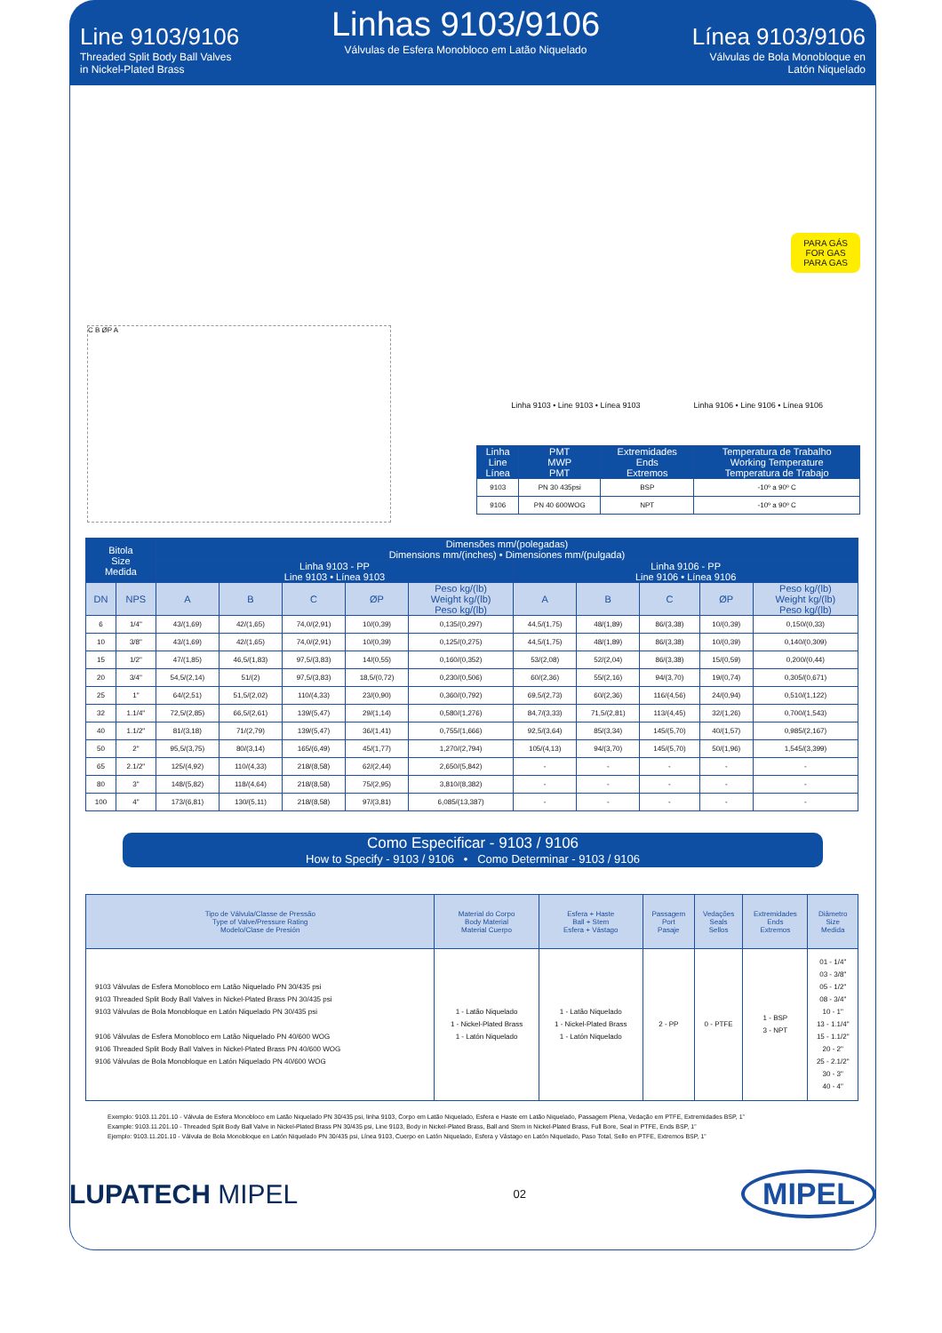Line 9103/9106
Threaded Split Body Ball Valves
in Nickel-Plated Brass
Linhas 9103/9106
Válvulas de Esfera Monobloco em Latão Niquelado
Línea 9103/9106
Válvulas de Bola Monobloque en
Latón Niquelado
PARA GÁS
FOR GAS
PARA GAS
C B ØP A
Linha 9103 • Line 9103 • Línea 9103 Linha 9106 • Line 9106 • Línea 9106
| Linha Line Línea | PMT MWP PMT | Extremidades Ends Extremos | Temperatura de Trabalho Working Temperature Temperatura de Trabajo |
| --- | --- | --- | --- |
| 9103 | PN 30 435psi | BSP | -10º a 90º C |
| 9106 | PN 40 600WOG | NPT | -10º a 90º C |
| Bitola Size Medida | | Dimensões mm/(polegadas) Dimensions mm/(inches) • Dimensiones mm/(pulgada) | | | | | | | | | |
| --- | --- | --- | --- | --- | --- | --- | --- | --- | --- | --- | --- |
| | | Linha 9103 - PP Line 9103 • Línea 9103 | | | | | Linha 9106 - PP Line 9106 • Línea 9106 | | | | |
| | | A | B | C | ØP | Peso kg/(lb) Weight kg/(lb) Peso kg/(lb) | A | B | C | ØP | Peso kg/(lb) Weight kg/(lb) Peso kg/(lb) |
| DN | NPS | | | | | | | | | | |
| 6 | 1/4" | 43/(1,69) | 42/(1,65) | 74,0/(2,91) | 10/(0,39) | 0,135/(0,297) | 44,5/(1,75) | 48/(1,89) | 86/(3,38) | 10/(0,39) | 0,150/(0,33) |
| 10 | 3/8" | 43/(1,69) | 42/(1,65) | 74,0/(2,91) | 10/(0,39) | 0,125/(0,275) | 44,5/(1,75) | 48/(1,89) | 86/(3,38) | 10/(0,39) | 0,140/(0,309) |
| 15 | 1/2" | 47/(1,85) | 46,5/(1,83) | 97,5/(3,83) | 14/(0,55) | 0,160/(0,352) | 53/(2,08) | 52/(2,04) | 86/(3,38) | 15/(0,59) | 0,200/(0,44) |
| 20 | 3/4" | 54,5/(2,14) | 51/(2) | 97,5/(3,83) | 18,5/(0,72) | 0,230/(0,506) | 60/(2,36) | 55/(2,16) | 94/(3,70) | 19/(0,74) | 0,305/(0,671) |
| 25 | 1" | 64/(2,51) | 51,5/(2,02) | 110/(4,33) | 23/(0,90) | 0,360/(0,792) | 69,5/(2,73) | 60/(2,36) | 116/(4,56) | 24/(0,94) | 0,510/(1,122) |
| 32 | 1.1/4" | 72,5/(2,85) | 66,5/(2,61) | 139/(5,47) | 29/(1,14) | 0,580/(1,276) | 84,7/(3,33) | 71,5/(2,81) | 113/(4,45) | 32/(1,26) | 0,700/(1,543) |
| 40 | 1.1/2" | 81/(3,18) | 71/(2,79) | 139/(5,47) | 36/(1,41) | 0,755/(1,666) | 92,5/(3,64) | 85/(3,34) | 145/(5,70) | 40/(1,57) | 0,985/(2,167) |
| 50 | 2" | 95,5/(3,75) | 80/(3,14) | 165/(6,49) | 45/(1,77) | 1,270/(2,794) | 105/(4,13) | 94/(3,70) | 145/(5,70) | 50/(1,96) | 1,545/(3,399) |
| 65 | 2.1/2" | 125/(4,92) | 110/(4,33) | 218/(8,58) | 62/(2,44) | 2,650/(5,842) | - | - | - | - | - |
| 80 | 3" | 148/(5,82) | 118/(4,64) | 218/(8,58) | 75/(2,95) | 3,810/(8,382) | - | - | - | - | - |
| 100 | 4" | 173/(6,81) | 130/(5,11) | 218/(8,58) | 97/(3,81) | 6,085/(13,387) | - | - | - | - | - |
Como Especificar - 9103 / 9106
How to Specify - 9103 / 9106 • Como Determinar - 9103 / 9106
| Tipo de Válvula/Classe de Pressão Type of Valve/Pressure Rating Modelo/Clase de Presión | Material do Corpo Body Material Material Cuerpo | Esfera + Haste Ball + Stem Esfera + Vástago | Passagem Port Pasaje | Vedações Seals Sellos | Extremidades Ends Extremos | Diâmetro Size Medida |
| --- | --- | --- | --- | --- | --- | --- |
| 9103 Válvulas de Esfera Monobloco em Latão Niquelado PN 30/435 psi 9103 Threaded Split Body Ball Valves in Nickel-Plated Brass PN 30/435 psi 9103 Válvulas de Bola Monobloque en Latón Niquelado PN 30/435 psi 9106 Válvulas de Esfera Monobloco em Latão Niquelado PN 40/600 WOG 9106 Threaded Split Body Ball Valves in Nickel-Plated Brass PN 40/600 WOG 9106 Válvulas de Bola Monobloque en Latón Niquelado PN 40/600 WOG | 1 - Latão Niquelado 1 - Nickel-Plated Brass 1 - Latón Niquelado | 1 - Latão Niquelado 1 - Nickel-Plated Brass 1 - Latón Niquelado | 2 - PP | 0 - PTFE | 1 - BSP 3 - NPT | 01 - 1/4" 03 - 3/8" 05 - 1/2" 08 - 3/4" 10 - 1" 13 - 1.1/4" 15 - 1.1/2" 20 - 2" 25 - 2.1/2" 30 - 3" 40 - 4" |
Exemplo: 9103.11.201.10 - Válvula de Esfera Monobloco em Latão Niquelado PN 30/435 psi, linha 9103, Corpo em Latão Niquelado, Esfera e Haste em Latão Niquelado, Passagem Plena, Vedação em PTFE, Extremidades BSP, 1”
Example: 9103.11.201.10 - Threaded Split Body Ball Valve in Nickel-Plated Brass PN 30/435 psi, Line 9103, Body in Nickel-Plated Brass, Ball and Stem in Nickel-Plated Brass, Full Bore, Seal in PTFE, Ends BSP, 1”
Ejemplo: 9103.11.201.10 - Válvula de Bola Monobloque en Latón Niquelado PN 30/435 psi, Línea 9103, Cuerpo en Latón Niquelado, Esfera y Vástago en Latón Niquelado, Paso Total, Sello en PTFE, Extremos BSP, 1”
LUPATECH MIPEL 02 MIPEL